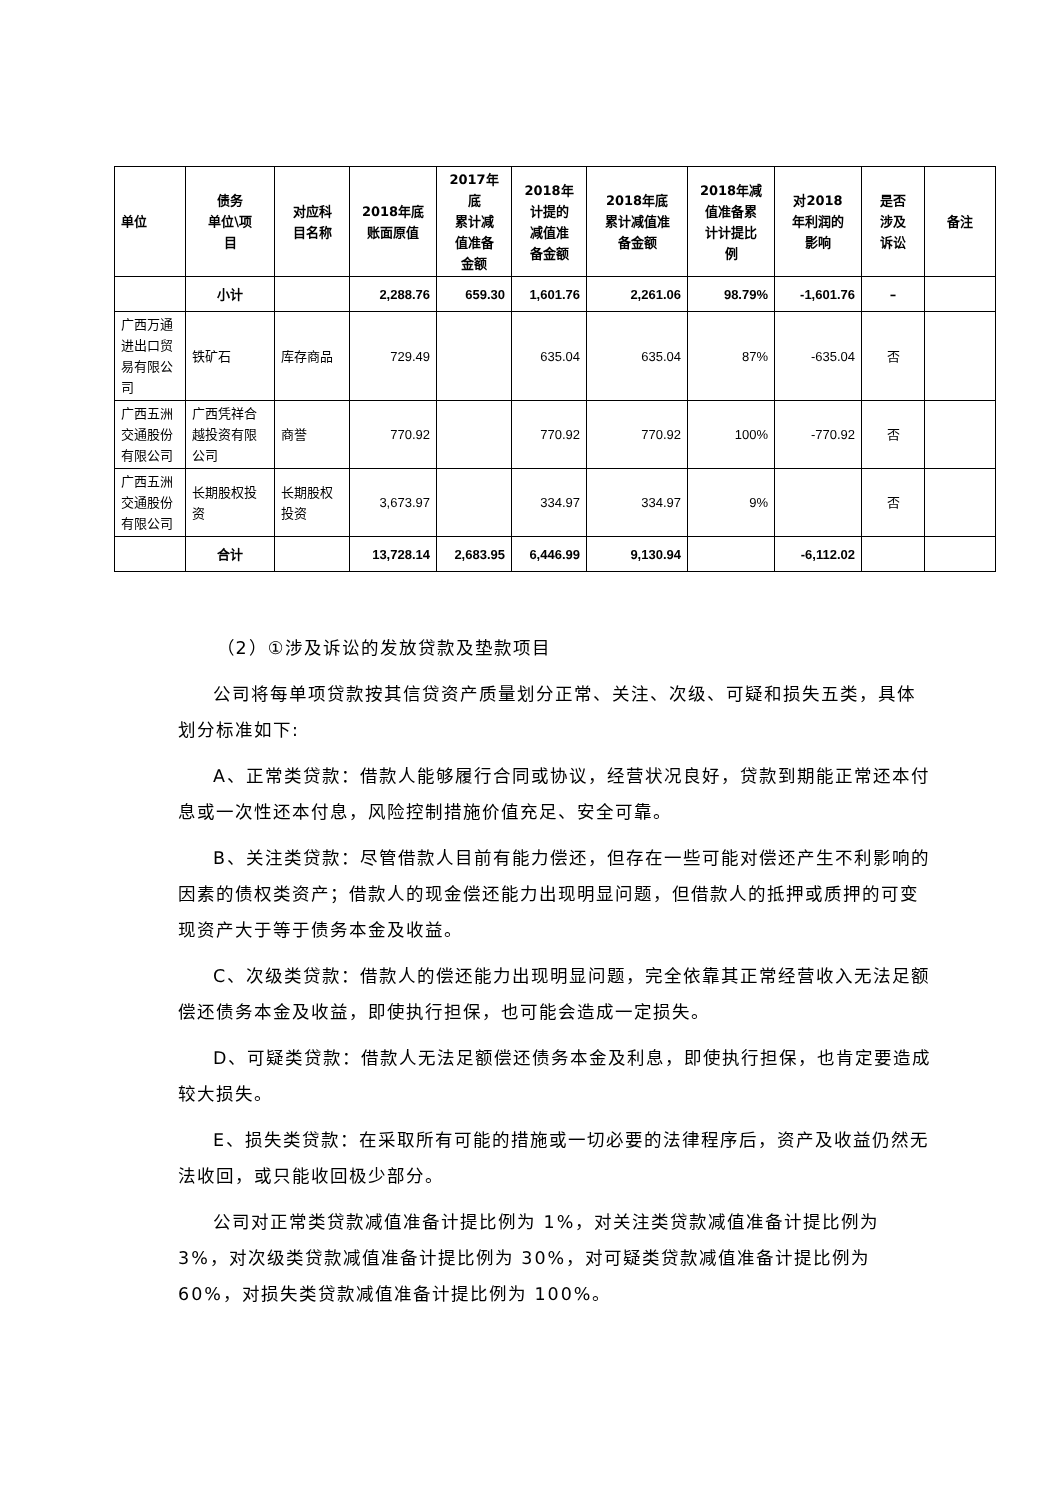| 单位 | 债务 单位\项 目 | 对应科 目名称 | 2018年底 账面原值 | 2017年 底 累计减 值准备 金额 | 2018年 计提的 减值准 备金额 | 2018年底 累计减值准 备金额 | 2018年减 值准备累 计计提比 例 | 对2018 年利润的 影响 | 是否 涉及 诉讼 | 备注 |
| --- | --- | --- | --- | --- | --- | --- | --- | --- | --- | --- |
| | 小计 | | 2,288.76 | 659.30 | 1,601.76 | 2,261.06 | 98.79% | -1,601.76 | – | |
| 广西万通进出口贸易有限公司 | 铁矿石 | 库存商品 | 729.49 | | 635.04 | 635.04 | 87% | -635.04 | 否 | |
| 广西五洲交通股份有限公司 | 广西凭祥合越投资有限公司 | 商誉 | 770.92 | | 770.92 | 770.92 | 100% | -770.92 | 否 | |
| 广西五洲交通股份有限公司 | 长期股权投资 | 长期股权投资 | 3,673.97 | | 334.97 | 334.97 | 9% | | 否 | |
| | 合计 | | 13,728.14 | 2,683.95 | 6,446.99 | 9,130.94 | | -6,112.02 | | |
（2）①涉及诉讼的发放贷款及垫款项目
公司将每单项贷款按其信贷资产质量划分正常、关注、次级、可疑和损失五类，具体划分标准如下:
A、正常类贷款：借款人能够履行合同或协议，经营状况良好，贷款到期能正常还本付息或一次性还本付息，风险控制措施价值充足、安全可靠。
B、关注类贷款：尽管借款人目前有能力偿还，但存在一些可能对偿还产生不利影响的因素的债权类资产；借款人的现金偿还能力出现明显问题，但借款人的抵押或质押的可变现资产大于等于债务本金及收益。
C、次级类贷款：借款人的偿还能力出现明显问题，完全依靠其正常经营收入无法足额偿还债务本金及收益，即使执行担保，也可能会造成一定损失。
D、可疑类贷款：借款人无法足额偿还债务本金及利息，即使执行担保，也肯定要造成较大损失。
E、损失类贷款：在采取所有可能的措施或一切必要的法律程序后，资产及收益仍然无法收回，或只能收回极少部分。
公司对正常类贷款减值准备计提比例为 1%，对关注类贷款减值准备计提比例为 3%，对次级类贷款减值准备计提比例为 30%，对可疑类贷款减值准备计提比例为 60%，对损失类贷款减值准备计提比例为 100%。